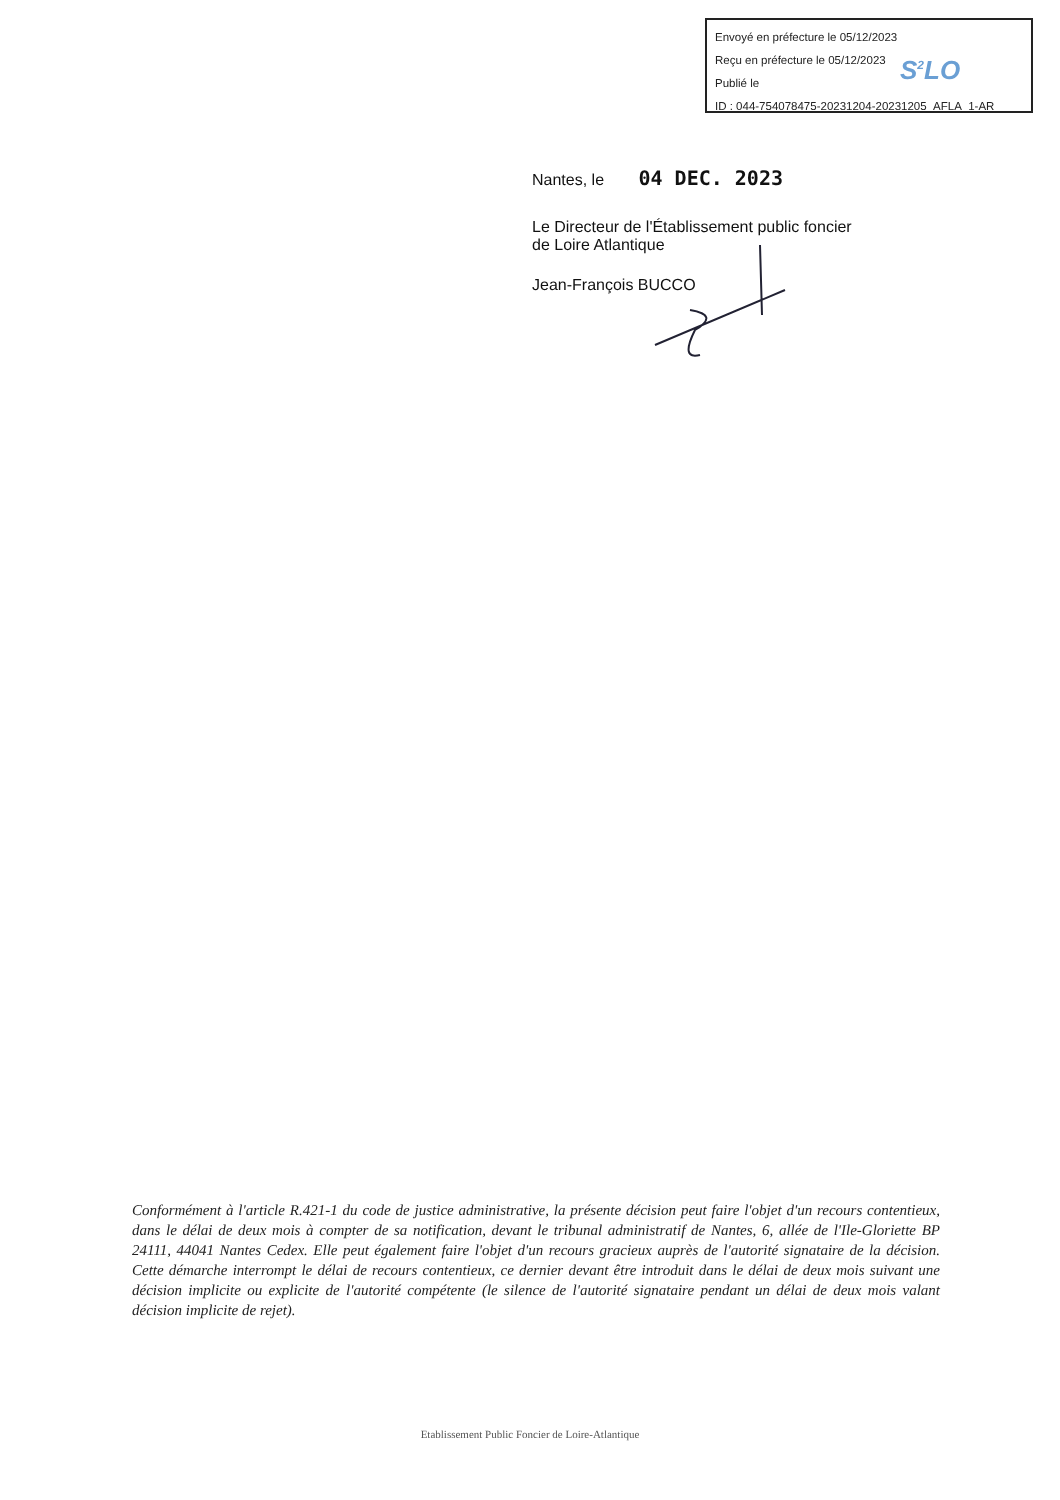Envoyé en préfecture le 05/12/2023
Reçu en préfecture le 05/12/2023
Publié le
ID : 044-754078475-20231204-20231205_AFLA_1-AR
S<sup>2</sup>LO
Nantes, le 04 DEC. 2023
Le Directeur de l'Établissement public foncier
de Loire Atlantique
Jean-François BUCCO
Conformément à l'article R.421-1 du code de justice administrative, la présente décision peut faire l'objet d'un recours contentieux, dans le délai de deux mois à compter de sa notification, devant le tribunal administratif de Nantes, 6, allée de l'Ile-Gloriette BP 24111, 44041 Nantes Cedex. Elle peut également faire l'objet d'un recours gracieux auprès de l'autorité signataire de la décision. Cette démarche interrompt le délai de recours contentieux, ce dernier devant être introduit dans le délai de deux mois suivant une décision implicite ou explicite de l'autorité compétente (le silence de l'autorité signataire pendant un délai de deux mois valant décision implicite de rejet).
Etablissement Public Foncier de Loire-Atlantique